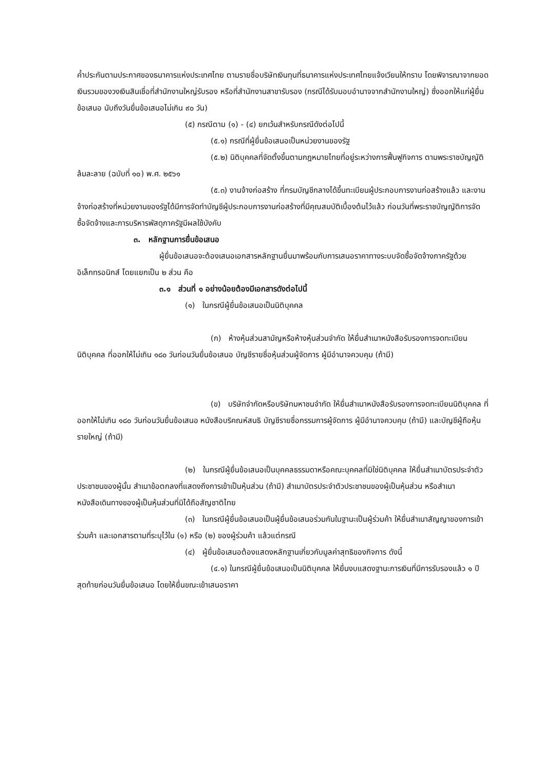ค้ำประกันตามประกาศของธนาคารแห่งประเทศไทย ตามรายชื่อบริษัทเงินทุนที่ธนาคารแห่งประเทศไทยแจ้งเวียนให้ทราบ โดยพิจารณาจากยอดเงินรวมของวงเงินสินเชื่อที่สำนักงานใหญ่รับรอง หรือที่สำนักงานสาขารับรอง (กรณีได้รับมอบอำนาจจากสำนักงานใหญ่) ซึ่งออกให้แก่ผู้ยื่นข้อเสนอ นับถึงวันยื่นข้อเสนอไม่เกิน ๙๐ วัน)
(๕) กรณีตาม (๑) - (๔) ยกเว้นสำหรับกรณีดังต่อไปนี้
(๕.๑) กรณีที่ผู้ยื่นข้อเสนอเป็นหน่วยงานของรัฐ
(๕.๒) นิติบุคคลที่จัดตั้งขึ้นตามกฎหมายไทยที่อยู่ระหว่างการฟื้นฟูกิจการ ตามพระราชบัญญัติล้มละลาย (ฉบับที่ ๑๐) พ.ศ. ๒๕๖๑
(๕.๓) งานจ้างก่อสร้าง ที่กรมบัญชีกลางได้ขึ้นทะเบียนผู้ประกอบการงานก่อสร้างแล้ว และงานจ้างก่อสร้างที่หน่วยงานของรัฐได้มีการจัดทำบัญชีผู้ประกอบการงานก่อสร้างที่มีคุณสมบัติเบื้องต้นไว้แล้ว ก่อนวันที่พระราชบัญญัติการจัดซื้อจัดจ้างและการบริหารพัสดุภาครัฐมีผลใช้บังคับ
๓. หลักฐานการยื่นข้อเสนอ
ผู้ยื่นข้อเสนอจะต้องเสนอเอกสารหลักฐานยื่นมาพร้อมกับการเสนอราคาทางระบบจัดซื้อจัดจ้างภาครัฐด้วยอิเล็กทรอนิกส์ โดยแยกเป็น ๒ ส่วน คือ
๓.๑ ส่วนที่ ๑ อย่างน้อยต้องมีเอกสารดังต่อไปนี้
(๑) ในกรณีผู้ยื่นข้อเสนอเป็นนิติบุคคล
(ก) ห้างหุ้นส่วนสามัญหรือห้างหุ้นส่วนจำกัด ให้ยื่นสำเนาหนังสือรับรองการจดทะเบียนนิติบุคคล ที่ออกให้ไม่เกิน ๑๘๐ วันก่อนวันยื่นข้อเสนอ บัญชีรายชื่อหุ้นส่วนผู้จัดการ ผู้มีอำนาจควบคุม (ถ้ามี)
(ข) บริษัทจำกัดหรือบริษัทมหาชนจำกัด ให้ยื่นสำเนาหนังสือรับรองการจดทะเบียนนิติบุคคล ที่ออกให้ไม่เกิน ๑๘๐ วันก่อนวันยื่นข้อเสนอ หนังสือบริคณห์สนธิ บัญชีรายชื่อกรรมการผู้จัดการ ผู้มีอำนาจควบคุม (ถ้ามี) และบัญชีผู้ถือหุ้นรายใหญ่ (ถ้ามี)
(๒) ในกรณีผู้ยื่นข้อเสนอเป็นบุคคลธรรมดาหรือคณะบุคคลที่มิใช่นิติบุคคล ให้ยื่นสำเนาบัตรประจำตัวประชาชนของผู้นั้น สำเนาข้อตกลงที่แสดงถึงการเข้าเป็นหุ้นส่วน (ถ้ามี) สำเนาบัตรประจำตัวประชาชนของผู้เป็นหุ้นส่วน หรือสำเนาหนังสือเดินทางของผู้เป็นหุ้นส่วนที่มิได้ถือสัญชาติไทย
(๓) ในกรณีผู้ยื่นข้อเสนอเป็นผู้ยื่นข้อเสนอร่วมกันในฐานะเป็นผู้ร่วมค้า ให้ยื่นสำเนาสัญญาของการเข้าร่วมค้า และเอกสารตามที่ระบุไว้ใน (๑) หรือ (๒) ของผู้ร่วมค้า แล้วแต่กรณี
(๔) ผู้ยื่นข้อเสนอต้องแสดงหลักฐานเกี่ยวกับมูลค่าสุทธิของกิจการ ดังนี้
(๔.๑) ในกรณีผู้ยื่นข้อเสนอเป็นนิติบุคคล ให้ยื่นงบแสดงฐานะการเงินที่มีการรับรองแล้ว ๑ ปีสุดท้ายก่อนวันยื่นข้อเสนอ โดยให้ยื่นขณะเข้าเสนอราคา